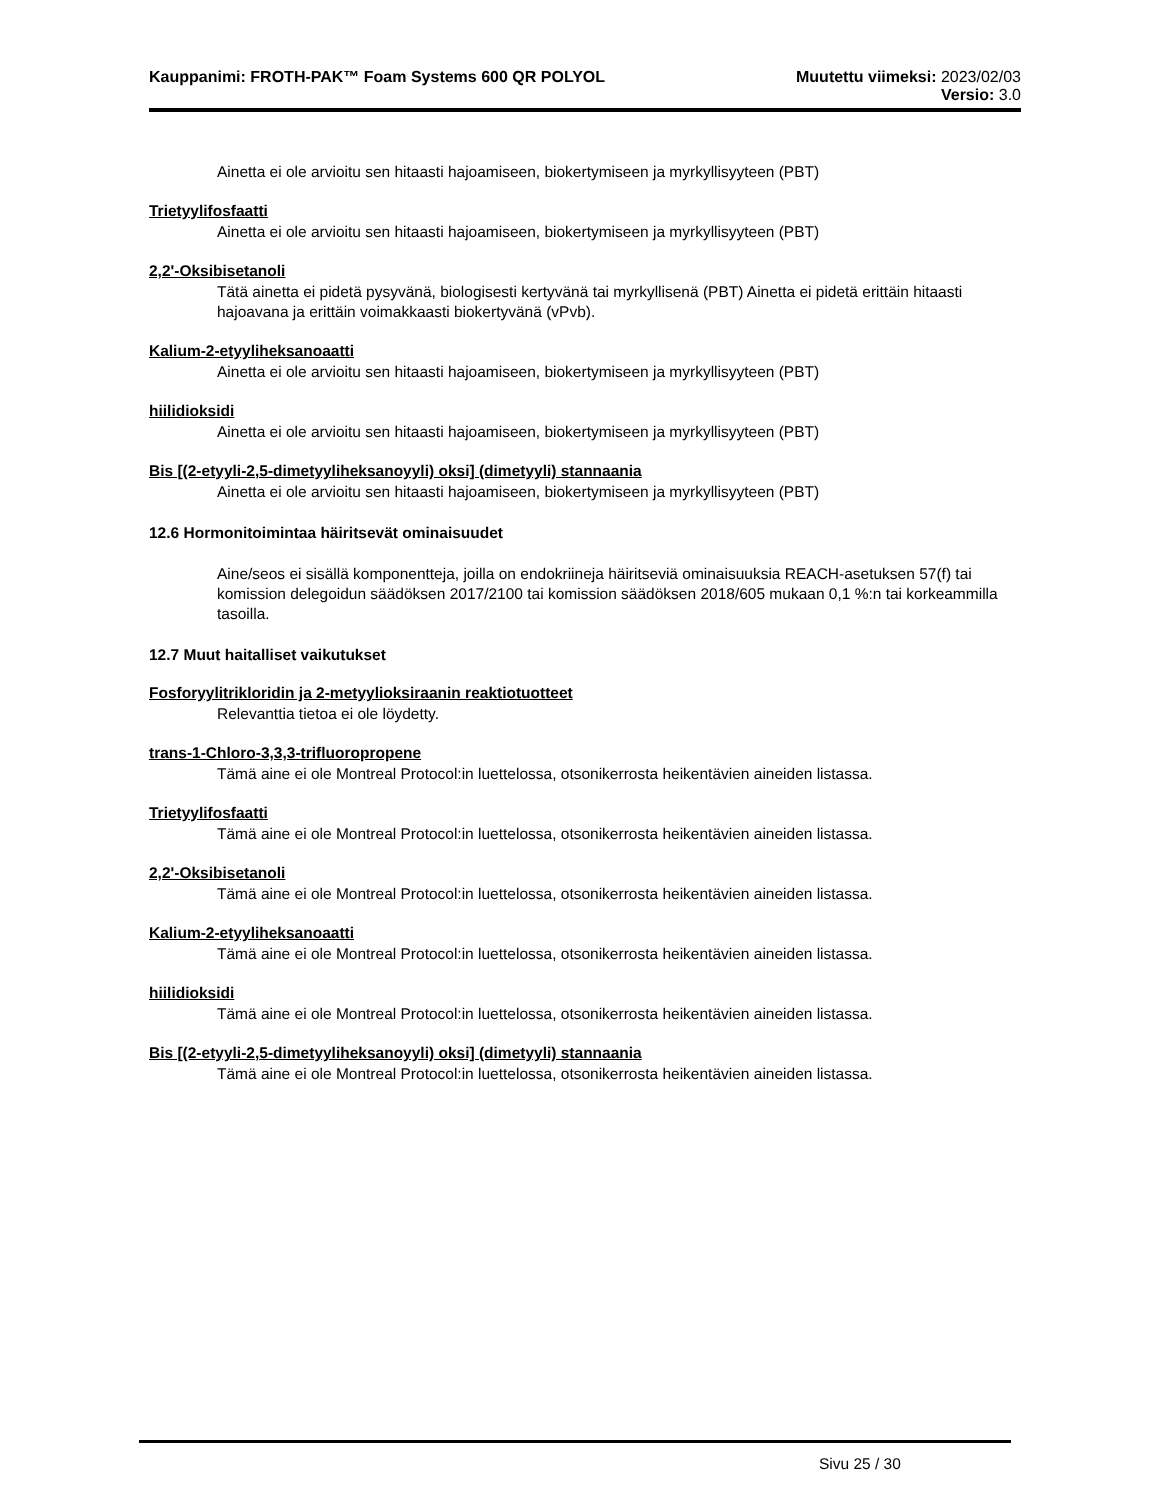Kauppanimi: FROTH-PAK™ Foam Systems 600 QR POLYOL
Muutettu viimeksi: 2023/02/03
Versio: 3.0
Ainetta ei ole arvioitu sen hitaasti hajoamiseen, biokertymiseen ja myrkyllisyyteen (PBT)
Trietyylifosfaatti
Ainetta ei ole arvioitu sen hitaasti hajoamiseen, biokertymiseen ja myrkyllisyyteen (PBT)
2,2'-Oksibisetanoli
Tätä ainetta ei pidetä pysyvänä, biologisesti kertyvänä tai myrkyllisenä (PBT) Ainetta ei pidetä erittäin hitaasti hajoavana ja erittäin voimakkaasti biokertyvänä (vPvb).
Kalium-2-etyyliheksanoaatti
Ainetta ei ole arvioitu sen hitaasti hajoamiseen, biokertymiseen ja myrkyllisyyteen (PBT)
hiilidioksidi
Ainetta ei ole arvioitu sen hitaasti hajoamiseen, biokertymiseen ja myrkyllisyyteen (PBT)
Bis [(2-etyyli-2,5-dimetyyliheksanoyyli) oksi] (dimetyyli) stannaania
Ainetta ei ole arvioitu sen hitaasti hajoamiseen, biokertymiseen ja myrkyllisyyteen (PBT)
12.6 Hormonitoimintaa häiritsevät ominaisuudet
Aine/seos ei sisällä komponentteja, joilla on endokriineja häiritseviä ominaisuuksia REACH-asetuksen 57(f) tai komission delegoidun säädöksen 2017/2100 tai komission säädöksen 2018/605 mukaan 0,1 %:n tai korkeammilla tasoilla.
12.7 Muut haitalliset vaikutukset
Fosforyylitrikloridin ja 2-metyylioksiraanin reaktiotuotteet
Relevanttia tietoa ei ole löydetty.
trans-1-Chloro-3,3,3-trifluoropropene
Tämä aine ei ole Montreal Protocol:in luettelossa, otsonikerrosta heikentävien aineiden listassa.
Trietyylifosfaatti
Tämä aine ei ole Montreal Protocol:in luettelossa, otsonikerrosta heikentävien aineiden listassa.
2,2'-Oksibisetanoli
Tämä aine ei ole Montreal Protocol:in luettelossa, otsonikerrosta heikentävien aineiden listassa.
Kalium-2-etyyliheksanoaatti
Tämä aine ei ole Montreal Protocol:in luettelossa, otsonikerrosta heikentävien aineiden listassa.
hiilidioksidi
Tämä aine ei ole Montreal Protocol:in luettelossa, otsonikerrosta heikentävien aineiden listassa.
Bis [(2-etyyli-2,5-dimetyyliheksanoyyli) oksi] (dimetyyli) stannaania
Tämä aine ei ole Montreal Protocol:in luettelossa, otsonikerrosta heikentävien aineiden listassa.
Sivu 25 / 30